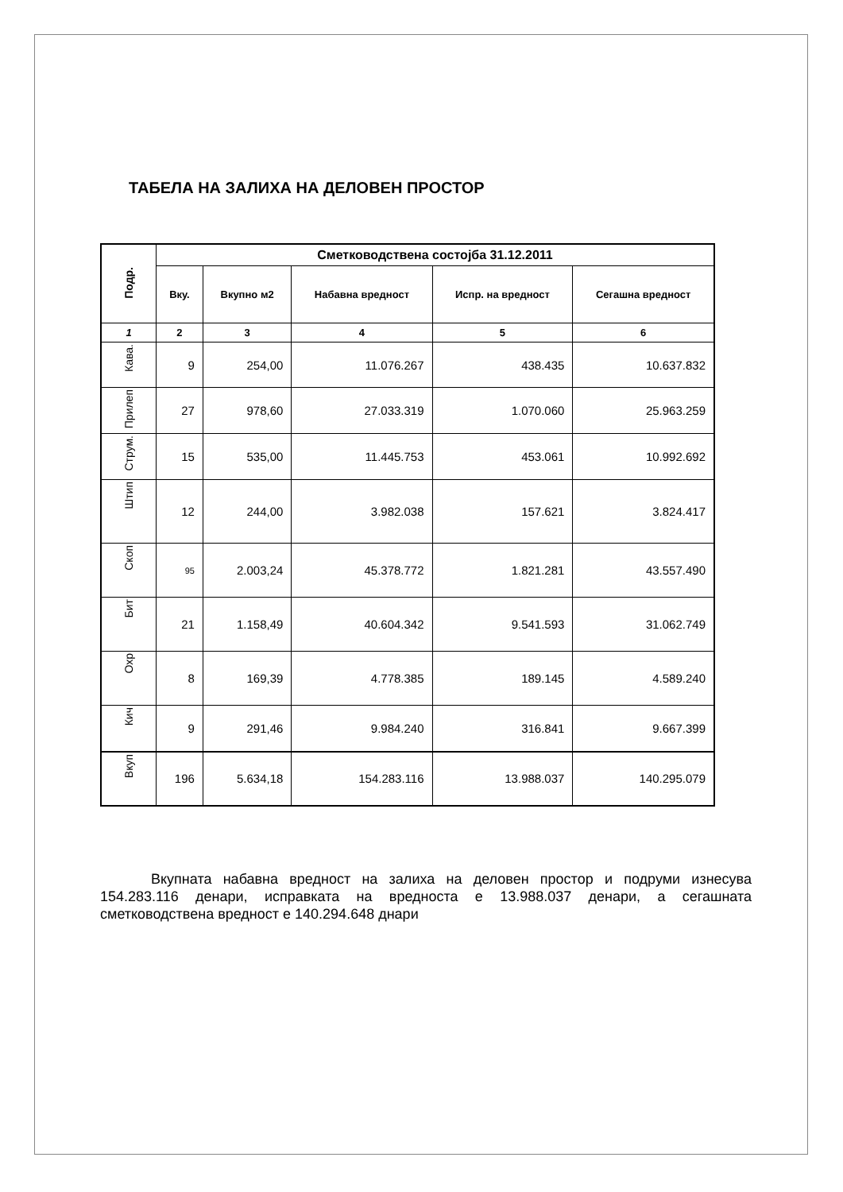ТАБЕЛА НА ЗАЛИХА НА ДЕЛОВЕН ПРОСТОР
| Подр. | Сметководствена состојба 31.12.2011 | | | | |
| --- | --- | --- | --- | --- | --- |
| | Вку. | Вкупно м2 | Набавна вредност | Испр. на вредност | Сегашна вредност |
| 1 | 2 | 3 | 4 | 5 | 6 |
| Кава. | 9 | 254,00 | 11.076.267 | 438.435 | 10.637.832 |
| Прилеп | 27 | 978,60 | 27.033.319 | 1.070.060 | 25.963.259 |
| Струм. | 15 | 535,00 | 11.445.753 | 453.061 | 10.992.692 |
| Штип | 12 | 244,00 | 3.982.038 | 157.621 | 3.824.417 |
| Скоп | 95 | 2.003,24 | 45.378.772 | 1.821.281 | 43.557.490 |
| Бит | 21 | 1.158,49 | 40.604.342 | 9.541.593 | 31.062.749 |
| Охр | 8 | 169,39 | 4.778.385 | 189.145 | 4.589.240 |
| Кич | 9 | 291,46 | 9.984.240 | 316.841 | 9.667.399 |
| Вкуп | 196 | 5.634,18 | 154.283.116 | 13.988.037 | 140.295.079 |
Вкупната набавна вредност на залиха на деловен простор и подруми изнесува 154.283.116 денари, исправката на вредноста е 13.988.037 денари, а сегашната сметководствена вредност е 140.294.648 днари